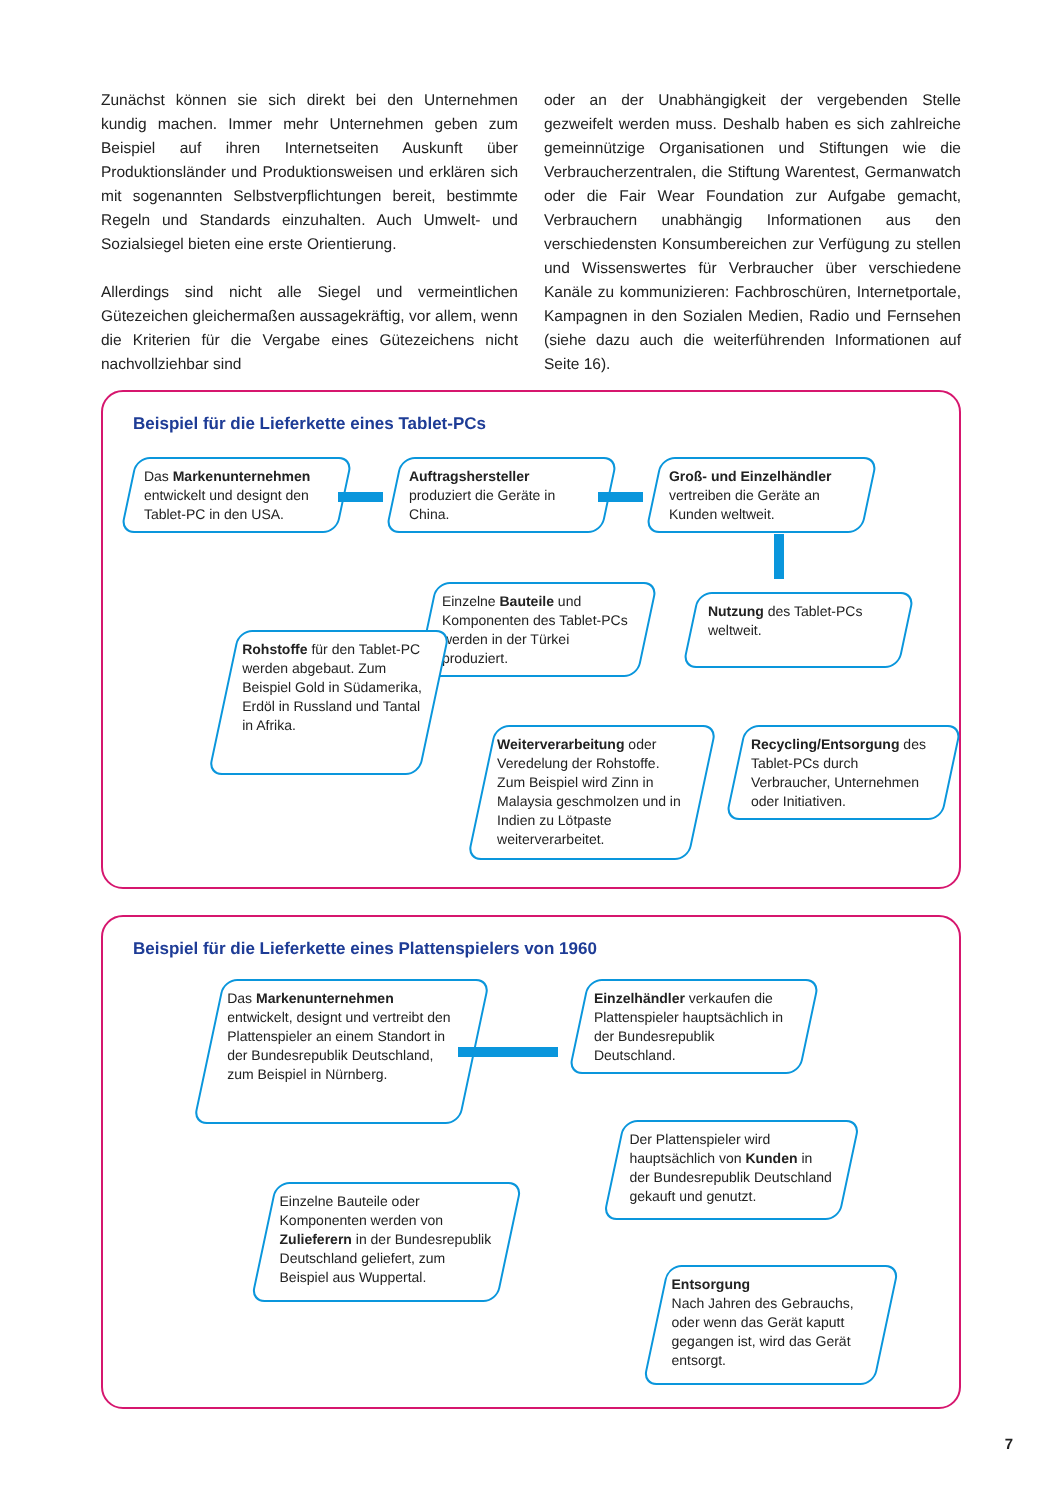Zunächst können sie sich direkt bei den Unternehmen kundig machen. Immer mehr Unternehmen geben zum Beispiel auf ihren Internetseiten Auskunft über Produktionsländer und Produktionsweisen und erklären sich mit sogenannten Selbstverpflichtungen bereit, bestimmte Regeln und Standards einzuhalten. Auch Umwelt- und Sozialsiegel bieten eine erste Orientierung.
Allerdings sind nicht alle Siegel und vermeintlichen Gütezeichen gleichermaßen aussagekräftig, vor allem, wenn die Kriterien für die Vergabe eines Gütezeichens nicht nachvollziehbar sind
oder an der Unabhängigkeit der vergebenden Stelle gezweifelt werden muss. Deshalb haben es sich zahlreiche gemeinnützige Organisationen und Stiftungen wie die Verbraucherzentralen, die Stiftung Warentest, Germanwatch oder die Fair Wear Foundation zur Aufgabe gemacht, Verbrauchern unabhängig Informationen aus den verschiedensten Konsumbereichen zur Verfügung zu stellen und Wissenswertes für Verbraucher über verschiedene Kanäle zu kommunizieren: Fachbroschüren, Internetportale, Kampagnen in den Sozialen Medien, Radio und Fernsehen (siehe dazu auch die weiterführenden Informationen auf Seite 16).
Beispiel für die Lieferkette eines Tablet-PCs
Das Markenunternehmen entwickelt und designt den Tablet-PC in den USA.
Auftragshersteller produziert die Geräte in China.
Groß- und Einzelhändler vertreiben die Geräte an Kunden weltweit.
Einzelne Bauteile und Komponenten des Tablet-PCs werden in der Türkei produziert.
Nutzung des Tablet-PCs weltweit.
Rohstoffe für den Tablet-PC werden abgebaut. Zum Beispiel Gold in Südamerika, Erdöl in Russland und Tantal in Afrika.
Weiterverarbeitung oder Veredelung der Rohstoffe. Zum Beispiel wird Zinn in Malaysia geschmolzen und in Indien zu Lötpaste weiterverarbeitet.
Recycling/Entsorgung des Tablet-PCs durch Verbraucher, Unternehmen oder Initiativen.
Beispiel für die Lieferkette eines Plattenspielers von 1960
Das Markenunternehmen entwickelt, designt und vertreibt den Plattenspieler an einem Standort in der Bundesrepublik Deutschland, zum Beispiel in Nürnberg.
Einzelhändler verkaufen die Plattenspieler hauptsächlich in der Bundesrepublik Deutschland.
Der Plattenspieler wird hauptsächlich von Kunden in der Bundesrepublik Deutschland gekauft und genutzt.
Einzelne Bauteile oder Komponenten werden von Zulieferern in der Bundesrepublik Deutschland geliefert, zum Beispiel aus Wuppertal.
Entsorgung
Nach Jahren des Gebrauchs, oder wenn das Gerät kaputt gegangen ist, wird das Gerät entsorgt.
7